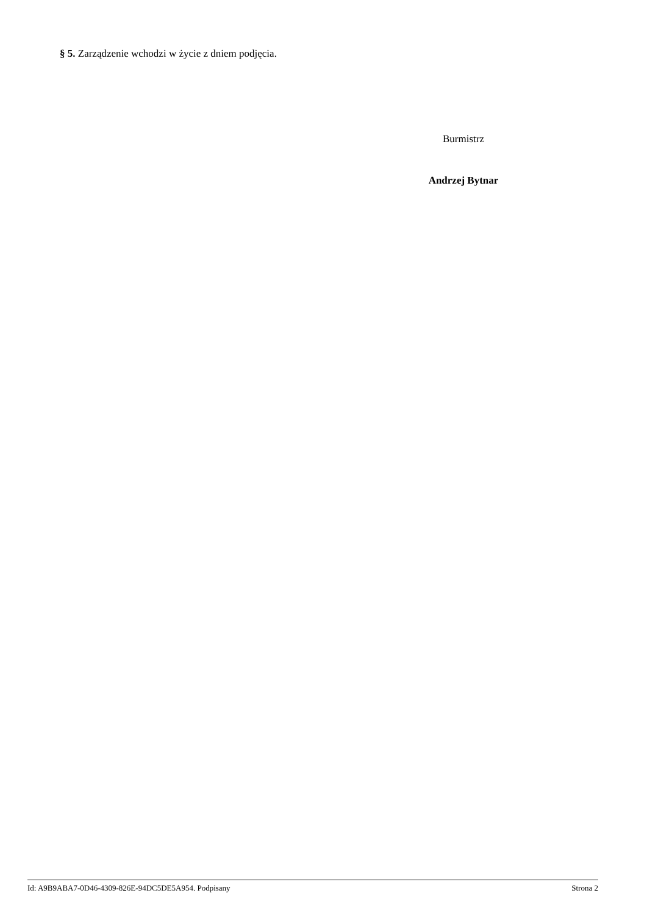§ 5. Zarządzenie wchodzi w życie z dniem podjęcia.
Burmistrz
Andrzej Bytnar
Id: A9B9ABA7-0D46-4309-826E-94DC5DE5A954. Podpisany Strona 2